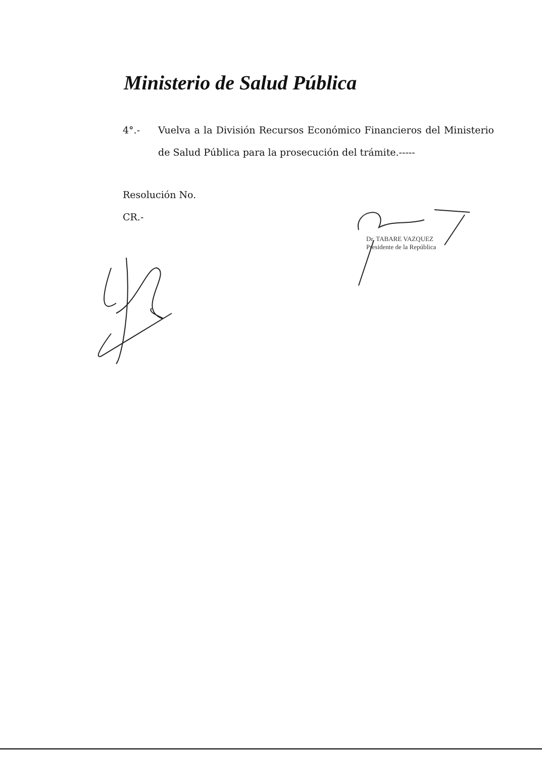Ministerio de Salud Pública
4°.- Vuelva a la División Recursos Económico Financieros del Ministerio de Salud Pública para la prosecución del trámite.-----
Resolución No.
CR.-
Dr. TABARE VAZQUEZ
Presidente de la República